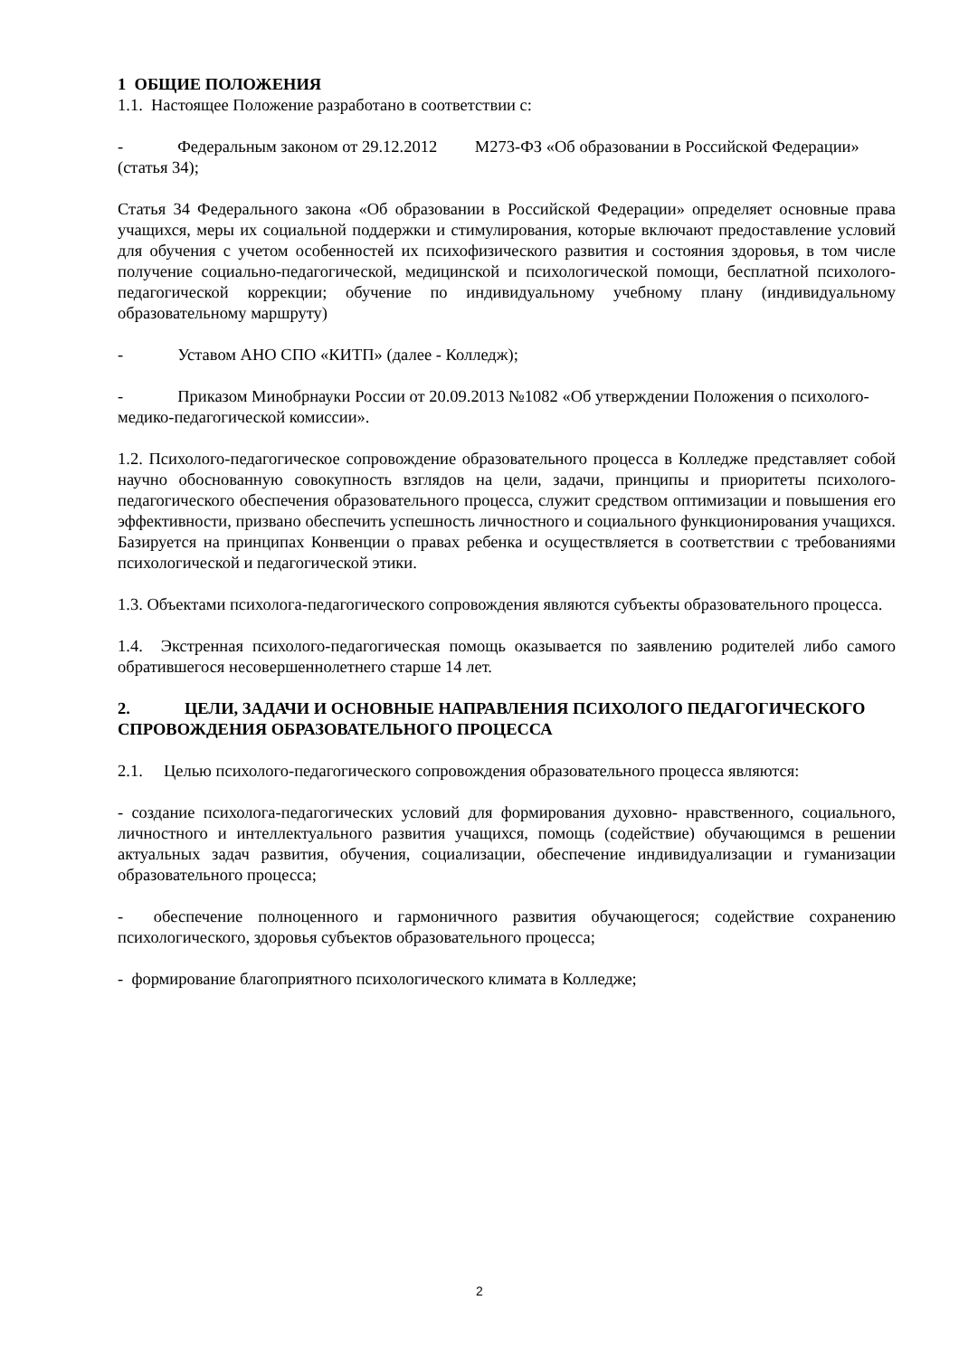1 ОБЩИЕ ПОЛОЖЕНИЯ
1.1. Настоящее Положение разработано в соответствии с:
- Федеральным законом от 29.12.2012 М273-ФЗ «Об образовании в Российской Федерации» (статья 34);
Статья 34 Федерального закона «Об образовании в Российской Федерации» определяет основные права учащихся, меры их социальной поддержки и стимулирования, которые включают предоставление условий для обучения с учетом особенностей их психофизического развития и состояния здоровья, в том числе получение социально-педагогической, медицинской и психологической помощи, бесплатной психолого-педагогической коррекции; обучение по индивидуальному учебному плану (индивидуальному образовательному маршруту)
- Уставом АНО СПО «КИТП» (далее - Колледж);
- Приказом Минобрнауки России от 20.09.2013 №1082 «Об утверждении Положения о психолого-медико-педагогической комиссии».
1.2. Психолого-педагогическое сопровождение образовательного процесса в Колледже представляет собой научно обоснованную совокупность взглядов на цели, задачи, принципы и приоритеты психолого-педагогического обеспечения образовательного процесса, служит средством оптимизации и повышения его эффективности, призвано обеспечить успешность личностного и социального функционирования учащихся. Базируется на принципах Конвенции о правах ребенка и осуществляется в соответствии с требованиями психологической и педагогической этики.
1.3. Объектами психолога-педагогического сопровождения являются субъекты образовательного процесса.
1.4. Экстренная психолого-педагогическая помощь оказывается по заявлению родителей либо самого обратившегося несовершеннолетнего старше 14 лет.
2. ЦЕЛИ, ЗАДАЧИ И ОСНОВНЫЕ НАПРАВЛЕНИЯ ПСИХОЛОГО ПЕДАГОГИЧЕСКОГО СПРОВОЖДЕНИЯ ОБРАЗОВАТЕЛЬНОГО ПРОЦЕССА
2.1. Целью психолого-педагогического сопровождения образовательного процесса являются:
- создание психолога-педагогических условий для формирования духовно- нравственного, социального, личностного и интеллектуального развития учащихся, помощь (содействие) обучающимся в решении актуальных задач развития, обучения, социализации, обеспечение индивидуализации и гуманизации образовательного процесса;
- обеспечение полноценного и гармоничного развития обучающегося; содействие сохранению психологического, здоровья субъектов образовательного процесса;
- формирование благоприятного психологического климата в Колледже;
2